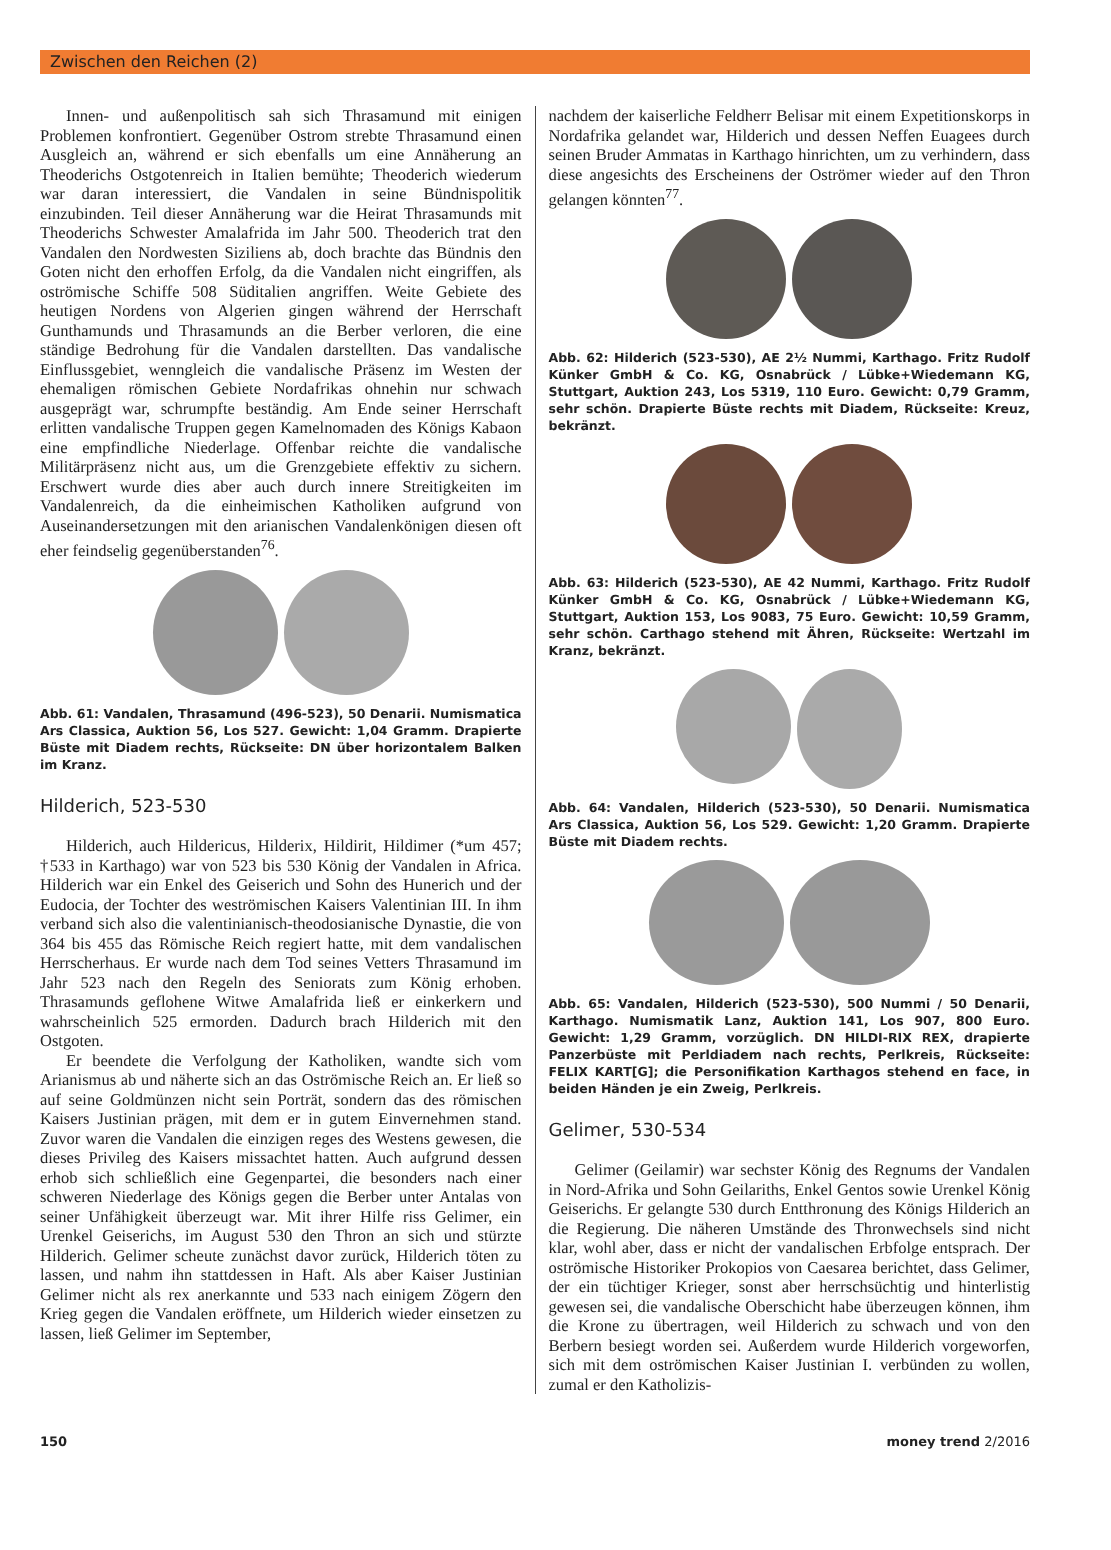Zwischen den Reichen (2)
Innen- und außenpolitisch sah sich Thrasamund mit einigen Problemen konfrontiert. Gegenüber Ostrom strebte Thrasamund einen Ausgleich an, während er sich ebenfalls um eine Annäherung an Theoderichs Ostgotenreich in Italien bemühte; Theoderich wiederum war daran interessiert, die Vandalen in seine Bündnispolitik einzubinden. Teil dieser Annäherung war die Heirat Thrasamunds mit Theoderichs Schwester Amalafrida im Jahr 500. Theoderich trat den Vandalen den Nordwesten Siziliens ab, doch brachte das Bündnis den Goten nicht den erhoffen Erfolg, da die Vandalen nicht eingriffen, als oströmische Schiffe 508 Süditalien angriffen. Weite Gebiete des heutigen Nordens von Algerien gingen während der Herrschaft Gunthamunds und Thrasamunds an die Berber verloren, die eine ständige Bedrohung für die Vandalen darstellten. Das vandalische Einflussgebiet, wenngleich die vandalische Präsenz im Westen der ehemaligen römischen Gebiete Nordafrikas ohnehin nur schwach ausgeprägt war, schrumpfte beständig. Am Ende seiner Herrschaft erlitten vandalische Truppen gegen Kamelnomaden des Königs Kabaon eine empfindliche Niederlage. Offenbar reichte die vandalische Militärpräsenz nicht aus, um die Grenzgebiete effektiv zu sichern. Erschwert wurde dies aber auch durch innere Streitigkeiten im Vandalenreich, da die einheimischen Katholiken aufgrund von Auseinandersetzungen mit den arianischen Vandalenkönigen diesen oft eher feindselig gegenüberstanden<sup>76</sup>.
Abb. 61: Vandalen, Thrasamund (496-523), 50 Denarii. Numismatica Ars Classica, Auktion 56, Los 527. Gewicht: 1,04 Gramm. Drapierte Büste mit Diadem rechts, Rückseite: DN über horizontalem Balken im Kranz.
Hilderich, 523-530
Hilderich, auch Hildericus, Hilderix, Hildirit, Hildimer (*um 457; †533 in Karthago) war von 523 bis 530 König der Vandalen in Africa. Hilderich war ein Enkel des Geiserich und Sohn des Hunerich und der Eudocia, der Tochter des weströmischen Kaisers Valentinian III. In ihm verband sich also die valentinianisch-theodosianische Dynastie, die von 364 bis 455 das Römische Reich regiert hatte, mit dem vandalischen Herrscherhaus. Er wurde nach dem Tod seines Vetters Thrasamund im Jahr 523 nach den Regeln des Seniorats zum König erhoben. Thrasamunds geflohene Witwe Amalafrida ließ er einkerkern und wahrscheinlich 525 ermorden. Dadurch brach Hilderich mit den Ostgoten.
Er beendete die Verfolgung der Katholiken, wandte sich vom Arianismus ab und näherte sich an das Oströmische Reich an. Er ließ so auf seine Goldmünzen nicht sein Porträt, sondern das des römischen Kaisers Justinian prägen, mit dem er in gutem Einvernehmen stand. Zuvor waren die Vandalen die einzigen reges des Westens gewesen, die dieses Privileg des Kaisers missachtet hatten. Auch aufgrund dessen erhob sich schließlich eine Gegenpartei, die besonders nach einer schweren Niederlage des Königs gegen die Berber unter Antalas von seiner Unfähigkeit überzeugt war. Mit ihrer Hilfe riss Gelimer, ein Urenkel Geiserichs, im August 530 den Thron an sich und stürzte Hilderich. Gelimer scheute zunächst davor zurück, Hilderich töten zu lassen, und nahm ihn stattdessen in Haft. Als aber Kaiser Justinian Gelimer nicht als rex anerkannte und 533 nach einigem Zögern den Krieg gegen die Vandalen eröffnete, um Hilderich wieder einsetzen zu lassen, ließ Gelimer im September,
nachdem der kaiserliche Feldherr Belisar mit einem Expetitionskorps in Nordafrika gelandet war, Hilderich und dessen Neffen Euagees durch seinen Bruder Ammatas in Karthago hinrichten, um zu verhindern, dass diese angesichts des Erscheinens der Oströmer wieder auf den Thron gelangen könnten<sup>77</sup>.
Abb. 62: Hilderich (523-530), AE 2½ Nummi, Karthago. Fritz Rudolf Künker GmbH & Co. KG, Osnabrück / Lübke+Wiedemann KG, Stuttgart, Auktion 243, Los 5319, 110 Euro. Gewicht: 0,79 Gramm, sehr schön. Drapierte Büste rechts mit Diadem, Rückseite: Kreuz, bekränzt.
Abb. 63: Hilderich (523-530), AE 42 Nummi, Karthago. Fritz Rudolf Künker GmbH & Co. KG, Osnabrück / Lübke+Wiedemann KG, Stuttgart, Auktion 153, Los 9083, 75 Euro. Gewicht: 10,59 Gramm, sehr schön. Carthago stehend mit Ähren, Rückseite: Wertzahl im Kranz, bekränzt.
Abb. 64: Vandalen, Hilderich (523-530), 50 Denarii. Numismatica Ars Classica, Auktion 56, Los 529. Gewicht: 1,20 Gramm. Drapierte Büste mit Diadem rechts.
Abb. 65: Vandalen, Hilderich (523-530), 500 Nummi / 50 Denarii, Karthago. Numismatik Lanz, Auktion 141, Los 907, 800 Euro. Gewicht: 1,29 Gramm, vorzüglich. DN HILDI-RIX REX, drapierte Panzerbüste mit Perldiadem nach rechts, Perlkreis, Rückseite: FELIX KART[G]; die Personifikation Karthagos stehend en face, in beiden Händen je ein Zweig, Perlkreis.
Gelimer, 530-534
Gelimer (Geilamir) war sechster König des Regnums der Vandalen in Nord-Afrika und Sohn Geilariths, Enkel Gentos sowie Urenkel König Geiserichs. Er gelangte 530 durch Entthronung des Königs Hilderich an die Regierung. Die näheren Umstände des Thronwechsels sind nicht klar, wohl aber, dass er nicht der vandalischen Erbfolge entsprach. Der oströmische Historiker Prokopios von Caesarea berichtet, dass Gelimer, der ein tüchtiger Krieger, sonst aber herrschsüchtig und hinterlistig gewesen sei, die vandalische Oberschicht habe überzeugen können, ihm die Krone zu übertragen, weil Hilderich zu schwach und von den Berbern besiegt worden sei. Außerdem wurde Hilderich vorgeworfen, sich mit dem oströmischen Kaiser Justinian I. verbünden zu wollen, zumal er den Katholizis-
150 money trend 2/2016